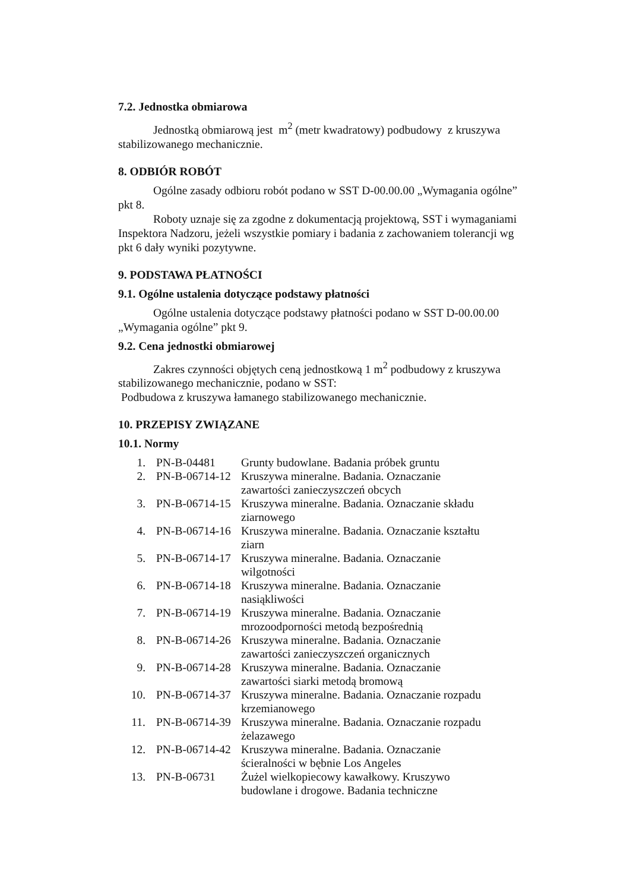7.2. Jednostka obmiarowa
Jednostką obmiarową jest m<sup>2</sup> (metr kwadratowy) podbudowy z kruszywa stabilizowanego mechanicznie.
8. ODBIÓR ROBÓT
Ogólne zasady odbioru robót podano w SST D-00.00.00 „Wymagania ogólne” pkt 8.
Roboty uznaje się za zgodne z dokumentacją projektową, SST i wymaganiami Inspektora Nadzoru, jeżeli wszystkie pomiary i badania z zachowaniem tolerancji wg pkt 6 dały wyniki pozytywne.
9. PODSTAWA PŁATNOŚCI
9.1. Ogólne ustalenia dotyczące podstawy płatności
Ogólne ustalenia dotyczące podstawy płatności podano w SST D-00.00.00 „Wymagania ogólne” pkt 9.
9.2. Cena jednostki obmiarowej
Zakres czynności objętych ceną jednostkową 1 m<sup>2</sup> podbudowy z kruszywa stabilizowanego mechanicznie, podano w SST:
Podbudowa z kruszywa łamanego stabilizowanego mechanicznie.
10. PRZEPISY ZWIĄZANE
10.1. Normy
| 1. | PN-B-04481 | Grunty budowlane. Badania próbek gruntu |
| 2. | PN-B-06714-12 | Kruszywa mineralne. Badania. Oznaczanie zawartości zanieczyszczeń obcych |
| 3. | PN-B-06714-15 | Kruszywa mineralne. Badania. Oznaczanie składu ziarnowego |
| 4. | PN-B-06714-16 | Kruszywa mineralne. Badania. Oznaczanie kształtu ziarn |
| 5. | PN-B-06714-17 | Kruszywa mineralne. Badania. Oznaczanie wilgotności |
| 6. | PN-B-06714-18 | Kruszywa mineralne. Badania. Oznaczanie nasiąkliwości |
| 7. | PN-B-06714-19 | Kruszywa mineralne. Badania. Oznaczanie mrozoodporności metodą bezpośrednią |
| 8. | PN-B-06714-26 | Kruszywa mineralne. Badania. Oznaczanie zawartości zanieczyszczeń organicznych |
| 9. | PN-B-06714-28 | Kruszywa mineralne. Badania. Oznaczanie zawartości siarki metodą bromową |
| 10. | PN-B-06714-37 | Kruszywa mineralne. Badania. Oznaczanie rozpadu krzemianowego |
| 11. | PN-B-06714-39 | Kruszywa mineralne. Badania. Oznaczanie rozpadu żelazawego |
| 12. | PN-B-06714-42 | Kruszywa mineralne. Badania. Oznaczanie ścieralności w bębnie Los Angeles |
| 13. | PN-B-06731 | Żużel wielkopiecowy kawałkowy. Kruszywo budowlane i drogowe. Badania techniczne |